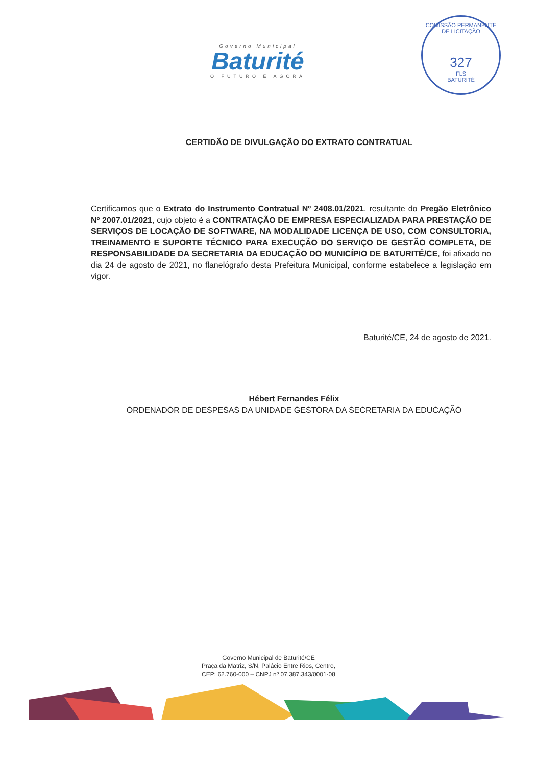Governo Municipal
Baturité
O FUTURO É AGORA
COMISSÃO PERMANENTE DE LICITAÇÃO
327
FLS
BATURITÉ
CERTIDÃO DE DIVULGAÇÃO DO EXTRATO CONTRATUAL
Certificamos que o Extrato do Instrumento Contratual Nº 2408.01/2021, resultante do Pregão Eletrônico Nº 2007.01/2021, cujo objeto é a CONTRATAÇÃO DE EMPRESA ESPECIALIZADA PARA PRESTAÇÃO DE SERVIÇOS DE LOCAÇÃO DE SOFTWARE, NA MODALIDADE LICENÇA DE USO, COM CONSULTORIA, TREINAMENTO E SUPORTE TÉCNICO PARA EXECUÇÃO DO SERVIÇO DE GESTÃO COMPLETA, DE RESPONSABILIDADE DA SECRETARIA DA EDUCAÇÃO DO MUNICÍPIO DE BATURITÉ/CE, foi afixado no dia 24 de agosto de 2021, no flanelógrafo desta Prefeitura Municipal, conforme estabelece a legislação em vigor.
Baturité/CE, 24 de agosto de 2021.
Hébert Fernandes Félix
ORDENADOR DE DESPESAS DA UNIDADE GESTORA DA SECRETARIA DA EDUCAÇÃO
Governo Municipal de Baturité/CE
Praça da Matriz, S/N, Palácio Entre Rios, Centro,
CEP: 62.760-000 – CNPJ nº 07.387.343/0001-08